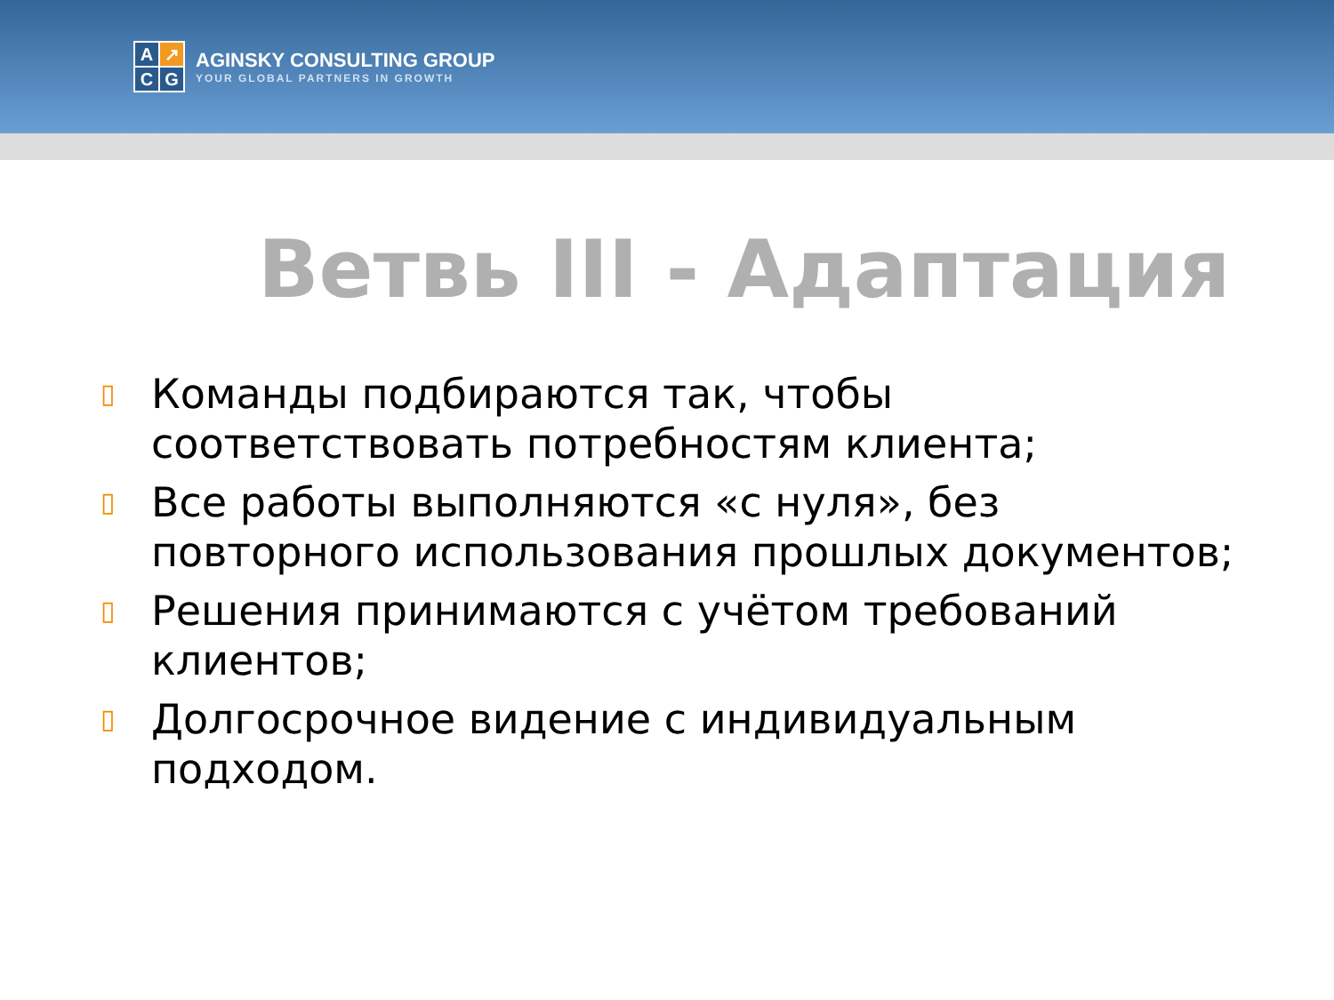A ↗ C G
AGINSKY CONSULTING GROUP
YOUR GLOBAL PARTNERS IN GROWTH
Ветвь III - Адаптация
▯ Команды подбираются так, чтобы соответствовать потребностям клиента;
▯ Все работы выполняются «с нуля», без повторного использования прошлых документов;
▯ Решения принимаются с учётом требований клиентов;
▯ Долгосрочное видение с индивидуальным подходом.